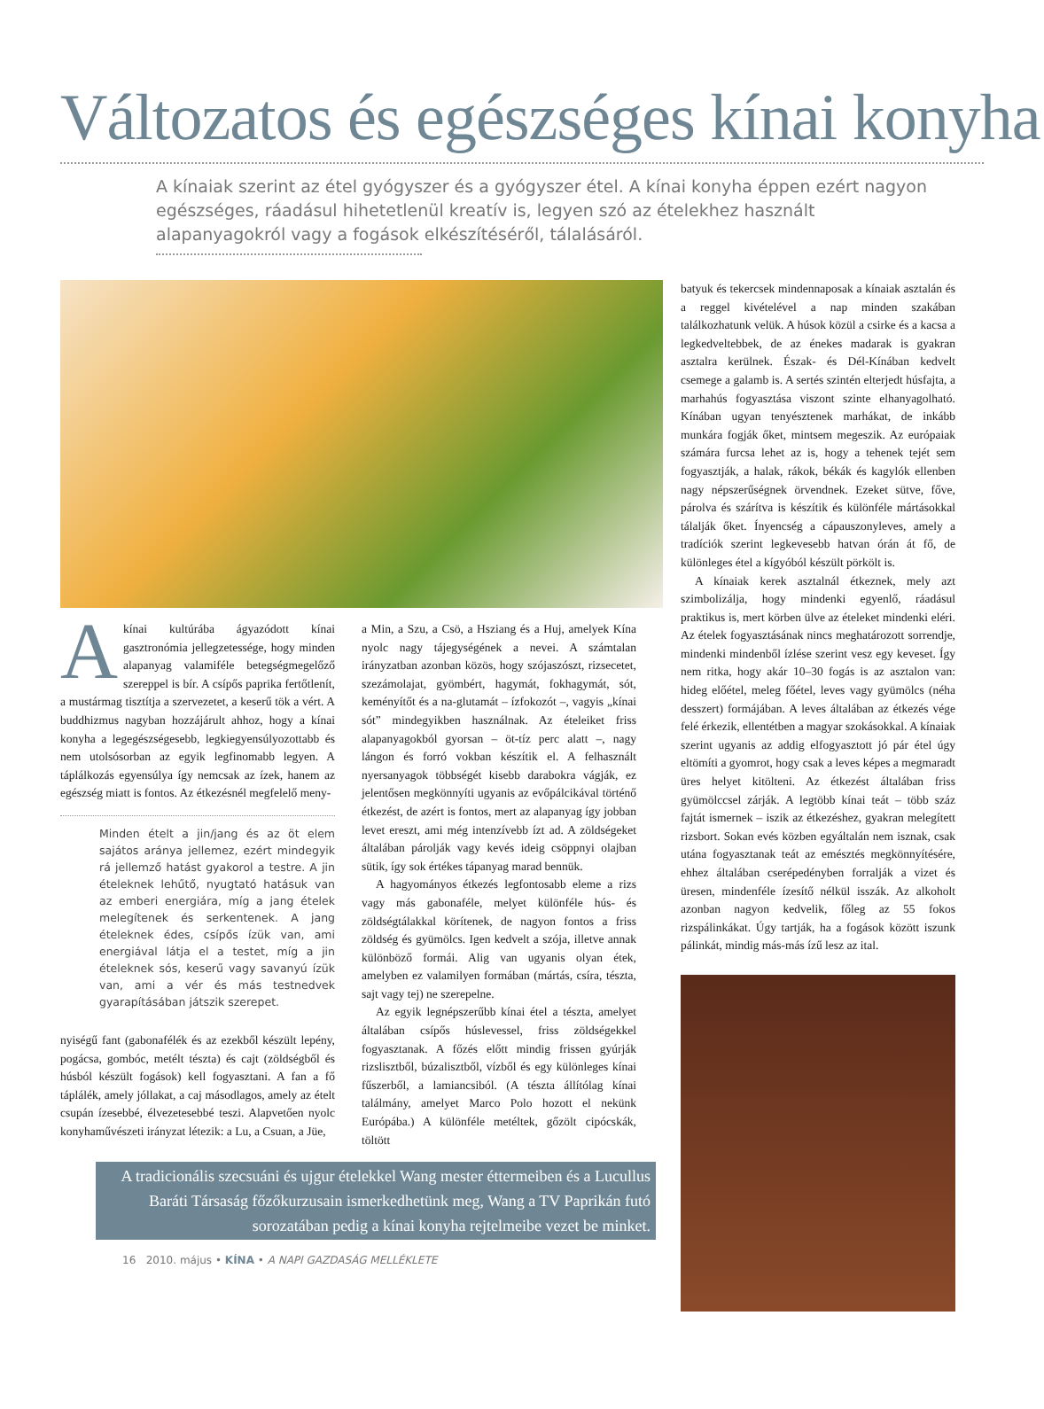Változatos és egészséges kínai konyha
A kínaiak szerint az étel gyógyszer és a gyógyszer étel. A kínai konyha éppen ezért nagyon egészséges, ráadásul hihetetlenül kreatív is, legyen szó az ételekhez használt alapanyagokról vagy a fogások elkészítéséről, tálalásáról.
A
kínai kultúrába ágyazódott kínai gasztronómia jellegzetessége, hogy minden alapanyag valamiféle betegségmegelőző szereppel is bír. A csípős paprika fertőtlenít, a mustármag tisztítja a szervezetet, a keserű tök a vért. A buddhizmus nagyban hozzájárult ahhoz, hogy a kínai konyha a legegészségesebb, legkiegyensúlyozottabb és nem utolsósorban az egyik legfinomabb legyen. A táplálkozás egyensúlya így nemcsak az ízek, hanem az egészség miatt is fontos. Az étkezésnél megfelelő meny-
Minden ételt a jin/jang és az öt elem sajátos aránya jellemez, ezért mindegyik rá jellemző hatást gyakorol a testre. A jin ételeknek lehűtő, nyugtató hatásuk van az emberi energiára, míg a jang ételek melegítenek és serkentenek. A jang ételeknek édes, csípős ízük van, ami energiával látja el a testet, míg a jin ételeknek sós, keserű vagy savanyú ízük van, ami a vér és más testnedvek gyarapításában játszik szerepet.
nyiségű fant (gabonafélék és az ezekből készült lepény, pogácsa, gombóc, metélt tészta) és cajt (zöldségből és húsból készült fogások) kell fogyasztani. A fan a fő táplálék, amely jóllakat, a caj másodlagos, amely az ételt csupán ízesebbé, élvezetesebbé teszi. Alapvetően nyolc konyhaművészeti irányzat létezik: a Lu, a Csuan, a Jüe,
a Min, a Szu, a Csö, a Hsziang és a Huj, amelyek Kína nyolc nagy tájegységének a nevei. A számtalan irányzatban azonban közös, hogy szójaszószt, rizsecetet, szezámolajat, gyömbért, hagymát, fokhagymát, sót, keményítőt és a na-glutamát – ízfokozót –, vagyis „kínai sót” mindegyikben használnak. Az ételeiket friss alapanyagokból gyorsan – öt-tíz perc alatt –, nagy lángon és forró vokban készítik el. A felhasznált nyersanyagok többségét kisebb darabokra vágják, ez jelentősen megkönnyíti ugyanis az evőpálcikával történő étkezést, de azért is fontos, mert az alapanyag így jobban levet ereszt, ami még intenzívebb ízt ad. A zöldségeket általában párolják vagy kevés ideig csöppnyi olajban sütik, így sok értékes tápanyag marad bennük.
A hagyományos étkezés legfontosabb eleme a rizs vagy más gabonaféle, melyet különféle hús- és zöldségtálakkal körítenek, de nagyon fontos a friss zöldség és gyümölcs. Igen kedvelt a szója, illetve annak különböző formái. Alig van ugyanis olyan étek, amelyben ez valamilyen formában (mártás, csíra, tészta, sajt vagy tej) ne szerepelne.
Az egyik legnépszerűbb kínai étel a tészta, amelyet általában csípős húslevessel, friss zöldségekkel fogyasztanak. A főzés előtt mindig frissen gyúrják rizslisztből, búzalisztből, vízből és egy különleges kínai fűszerből, a lamiancsiból. (A tészta állítólag kínai találmány, amelyet Marco Polo hozott el nekünk Európába.) A különféle metéltek, gőzölt cipócskák, töltött
A tradicionális szecsuáni és ujgur ételekkel Wang mester éttermeiben és a Lucullus Baráti Társaság főzőkurzusain ismerkedhetünk meg, Wang a TV Paprikán futó sorozatában pedig a kínai konyha rejtelmeibe vezet be minket.
16 2010. május • KÍNA • A NAPI GAZDASÁG MELLÉKLETE
batyuk és tekercsek mindennaposak a kínaiak asztalán és a reggel kivételével a nap minden szakában találkozhatunk velük. A húsok közül a csirke és a kacsa a legkedveltebbek, de az énekes madarak is gyakran asztalra kerülnek. Észak- és Dél-Kínában kedvelt csemege a galamb is. A sertés szintén elterjedt húsfajta, a marhahús fogyasztása viszont szinte elhanyagolható. Kínában ugyan tenyésztenek marhákat, de inkább munkára fogják őket, mintsem megeszik. Az európaiak számára furcsa lehet az is, hogy a tehenek tejét sem fogyasztják, a halak, rákok, békák és kagylók ellenben nagy népszerűségnek örvendnek. Ezeket sütve, főve, párolva és szárítva is készítik és különféle mártásokkal tálalják őket. Ínyencség a cápauszonyleves, amely a tradíciók szerint legkevesebb hatvan órán át fő, de különleges étel a kígyóból készült pörkölt is.
A kínaiak kerek asztalnál étkeznek, mely azt szimbolizálja, hogy mindenki egyenlő, ráadásul praktikus is, mert körben ülve az ételeket mindenki eléri. Az ételek fogyasztásának nincs meghatározott sorrendje, mindenki mindenből ízlése szerint vesz egy keveset. Így nem ritka, hogy akár 10–30 fogás is az asztalon van: hideg előétel, meleg főétel, leves vagy gyümölcs (néha desszert) formájában. A leves általában az étkezés vége felé érkezik, ellentétben a magyar szokásokkal. A kínaiak szerint ugyanis az addig elfogyasztott jó pár étel úgy eltömíti a gyomrot, hogy csak a leves képes a megmaradt üres helyet kitölteni. Az étkezést általában friss gyümölccsel zárják. A legtöbb kínai teát – több száz fajtát ismernek – iszik az étkezéshez, gyakran melegített rizsbort. Sokan evés közben egyáltalán nem isznak, csak utána fogyasztanak teát az emésztés megkönnyítésére, ehhez általában cserépedényben forralják a vizet és üresen, mindenféle ízesítő nélkül isszák. Az alkoholt azonban nagyon kedvelik, főleg az 55 fokos rizspálinkákat. Úgy tartják, ha a fogások között iszunk pálinkát, mindig más-más ízű lesz az ital.